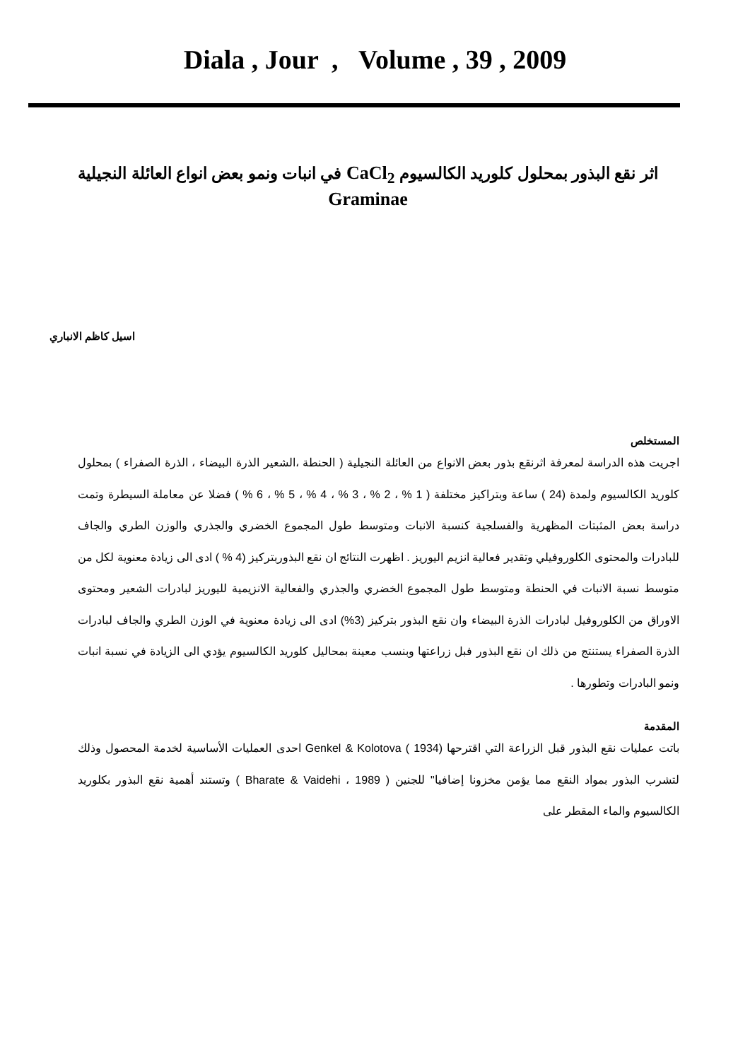Diala , Jour , Volume , 39 , 2009
اثر نقع البذور بمحلول كلوريد الكالسيوم CaCl<sub>2</sub> في انبات ونمو بعض انواع العائلة النجيلية
Graminae
اسيل كاظم الانباري
المستخلص
اجريت هذه الدراسة لمعرفة اثرنقع بذور بعض الانواع من العائلة النجيلية ( الحنطة ،الشعير الذرة البيضاء ، الذرة الصفراء ) بمحلول كلوريد الكالسيوم ولمدة (24 ) ساعة وبتراكيز مختلفة ( 1 % ، 2 % ، 3 % ، 4 % ، 5 % ، 6 % ) فضلا عن معاملة السيطرة وتمت دراسة بعض المثبتات المظهرية والفسلجية كنسبة الانبات ومتوسط طول المجموع الخضري والجذري والوزن الطري والجاف للبادرات والمحتوى الكلوروفيلي وتقدير فعالية انزيم اليوريز . اظهرت النتائج ان نقع البذوربتركيز (4 % ) ادى الى زيادة معنوية لكل من متوسط نسبة الانبات في الحنطة ومتوسط طول المجموع الخضري والجذري والفعالية الانزيمية لليوريز لبادرات الشعير ومحتوى الاوراق من الكلوروفيل لبادرات الذرة البيضاء وان نقع البذور بتركيز (3%) ادى الى زيادة معنوية في الوزن الطري والجاف لبادرات الذرة الصفراء يستنتج من ذلك ان نقع البذور فبل زراعتها وبنسب معينة بمحاليل كلوريد الكالسيوم يؤدي الى الزيادة في نسبة انبات ونمو البادرات وتطورها .
المقدمة
باتت عمليات نقع البذور قبل الزراعة التي اقترحها (1934 ) Genkel & Kolotova احدى العمليات الأساسية لخدمة المحصول وذلك لتشرب البذور بمواد النقع مما يؤمن مخزونا إضافيا" للجنين ( 1989 ، Bharate & Vaidehi ) وتستند أهمية نقع البذور بكلوريد الكالسيوم والماء المقطر على